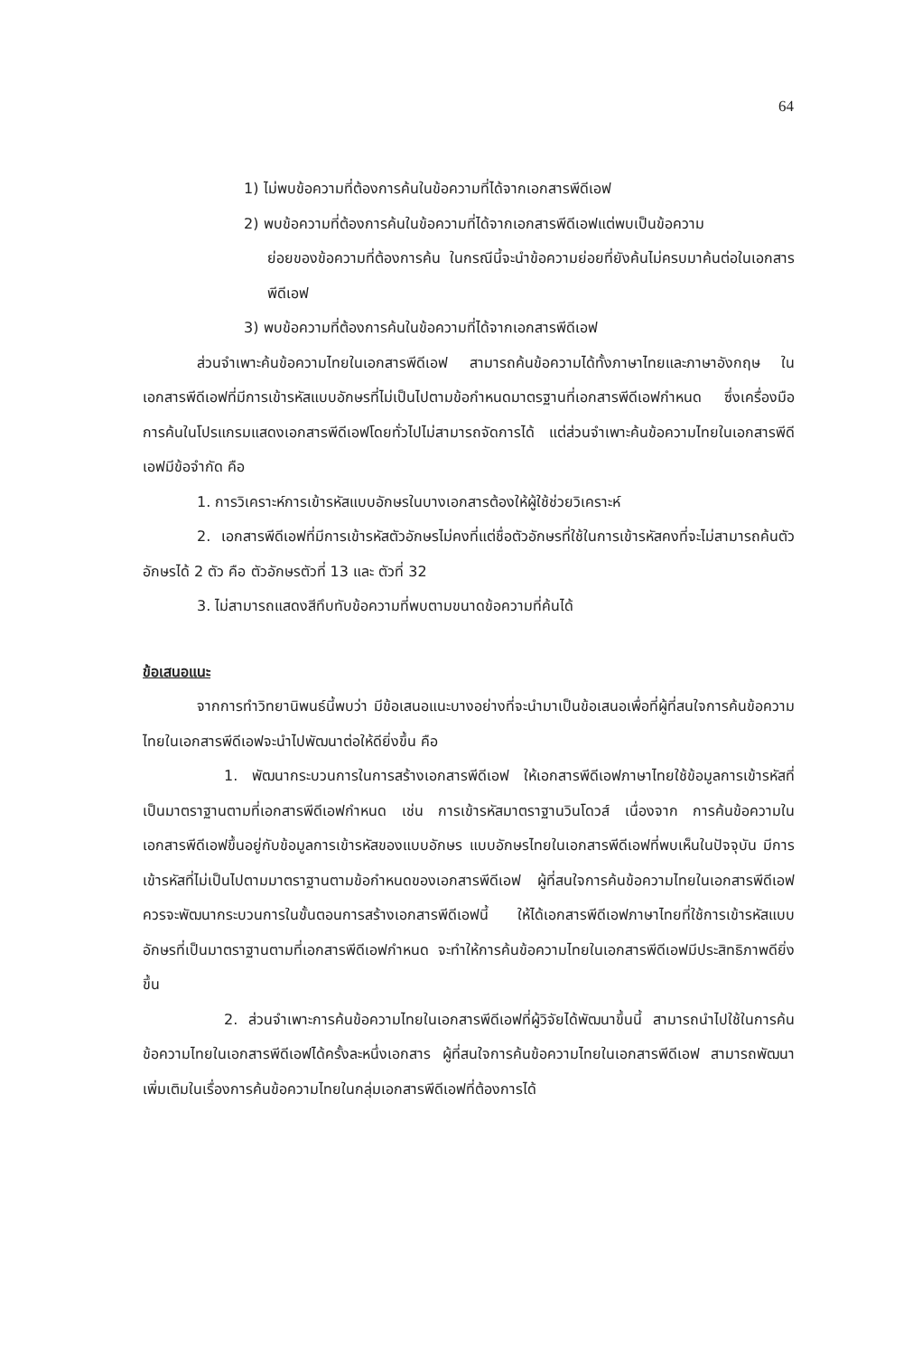64
1) ไม่พบข้อความที่ต้องการค้นในข้อความที่ได้จากเอกสารพีดีเอฟ
2) พบข้อความที่ต้องการค้นในข้อความที่ได้จากเอกสารพีดีเอฟแต่พบเป็นข้อความ
ย่อยของข้อความที่ต้องการค้น ในกรณีนี้จะนำข้อความย่อยที่ยังค้นไม่ครบมาค้นต่อในเอกสารพีดีเอฟ
3) พบข้อความที่ต้องการค้นในข้อความที่ได้จากเอกสารพีดีเอฟ
ส่วนจำเพาะค้นข้อความไทยในเอกสารพีดีเอฟ สามารถค้นข้อความได้ทั้งภาษาไทยและภาษาอังกฤษ ในเอกสารพีดีเอฟที่มีการเข้ารหัสแบบอักษรที่ไม่เป็นไปตามข้อกำหนดมาตรฐานที่เอกสารพีดีเอฟกำหนด ซึ่งเครื่องมือการค้นในโปรแกรมแสดงเอกสารพีดีเอฟโดยทั่วไปไม่สามารถจัดการได้ แต่ส่วนจำเพาะค้นข้อความไทยในเอกสารพีดีเอฟมีข้อจำกัด คือ
1. การวิเคราะห์การเข้ารหัสแบบอักษรในบางเอกสารต้องให้ผู้ใช้ช่วยวิเคราะห์
2. เอกสารพีดีเอฟที่มีการเข้ารหัสตัวอักษรไม่คงที่แต่ชื่อตัวอักษรที่ใช้ในการเข้ารหัสคงที่จะไม่สามารถค้นตัวอักษรได้ 2 ตัว คือ ตัวอักษรตัวที่ 13 และ ตัวที่ 32
3. ไม่สามารถแสดงสีทึบทับข้อความที่พบตามขนาดข้อความที่ค้นได้
ข้อเสนอแนะ
จากการทำวิทยานิพนธ์นี้พบว่า มีข้อเสนอแนะบางอย่างที่จะนำมาเป็นข้อเสนอเพื่อที่ผู้ที่สนใจการค้นข้อความไทยในเอกสารพีดีเอฟจะนำไปพัฒนาต่อให้ดียิ่งขึ้น คือ
1. พัฒนากระบวนการในการสร้างเอกสารพีดีเอฟ ให้เอกสารพีดีเอฟภาษาไทยใช้ข้อมูลการเข้ารหัสที่เป็นมาตราฐานตามที่เอกสารพีดีเอฟกำหนด เช่น การเข้ารหัสมาตราฐานวินโดวส์ เนื่องจาก การค้นข้อความในเอกสารพีดีเอฟขึ้นอยู่กับข้อมูลการเข้ารหัสของแบบอักษร แบบอักษรไทยในเอกสารพีดีเอฟที่พบเห็นในปัจจุบัน มีการเข้ารหัสที่ไม่เป็นไปตามมาตราฐานตามข้อกำหนดของเอกสารพีดีเอฟ ผู้ที่สนใจการค้นข้อความไทยในเอกสารพีดีเอฟควรจะพัฒนากระบวนการในขั้นตอนการสร้างเอกสารพีดีเอฟนี้ ให้ได้เอกสารพีดีเอฟภาษาไทยที่ใช้การเข้ารหัสแบบอักษรที่เป็นมาตราฐานตามที่เอกสารพีดีเอฟกำหนด จะทำให้การค้นข้อความไทยในเอกสารพีดีเอฟมีประสิทธิภาพดียิ่งขึ้น
2. ส่วนจำเพาะการค้นข้อความไทยในเอกสารพีดีเอฟที่ผู้วิจัยได้พัฒนาขึ้นนี้ สามารถนำไปใช้ในการค้นข้อความไทยในเอกสารพีดีเอฟได้ครั้งละหนึ่งเอกสาร ผู้ที่สนใจการค้นข้อความไทยในเอกสารพีดีเอฟ สามารถพัฒนาเพิ่มเติมในเรื่องการค้นข้อความไทยในกลุ่มเอกสารพีดีเอฟที่ต้องการได้